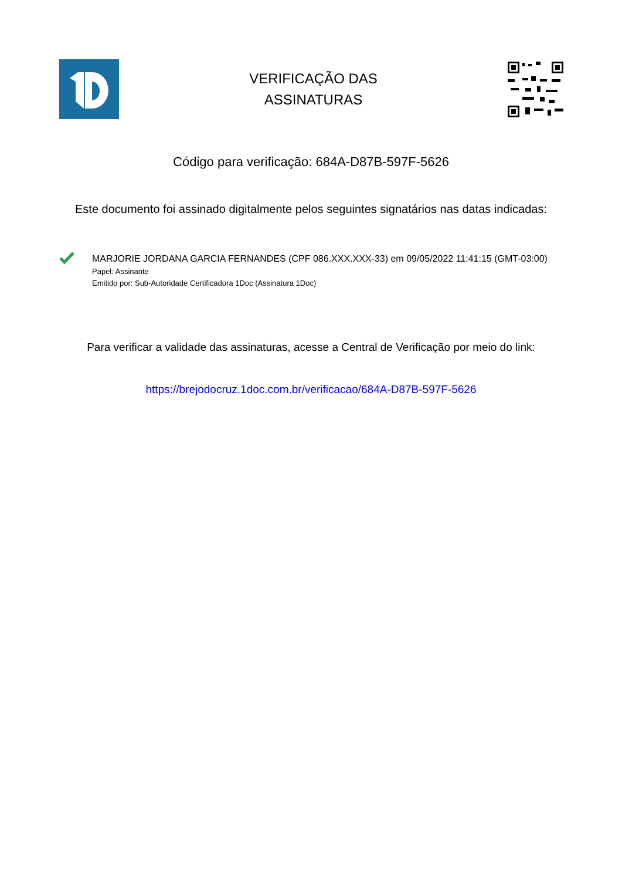VERIFICAÇÃO DAS
ASSINATURAS
Código para verificação: 684A-D87B-597F-5626
Este documento foi assinado digitalmente pelos seguintes signatários nas datas indicadas:
MARJORIE JORDANA GARCIA FERNANDES (CPF 086.XXX.XXX-33) em 09/05/2022 11:41:15 (GMT-03:00)
Papel: Assinante
Emitido por: Sub-Autoridade Certificadora 1Doc (Assinatura 1Doc)
Para verificar a validade das assinaturas, acesse a Central de Verificação por meio do link:
https://brejodocruz.1doc.com.br/verificacao/684A-D87B-597F-5626